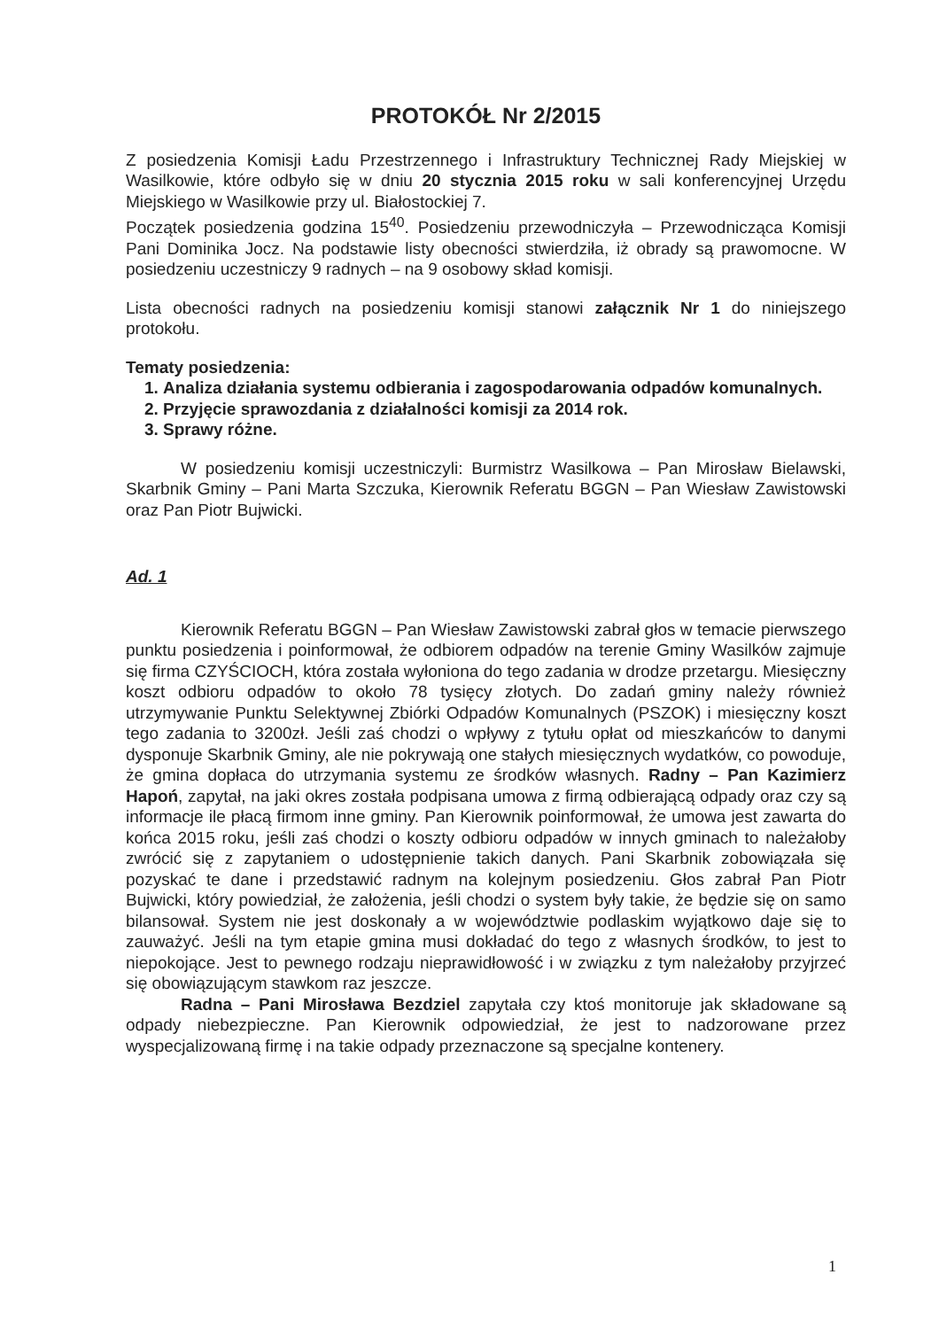PROTOKÓŁ Nr 2/2015
Z posiedzenia Komisji Ładu Przestrzennego i Infrastruktury Technicznej Rady Miejskiej w Wasilkowie, które odbyło się w dniu 20 stycznia 2015 roku w sali konferencyjnej Urzędu Miejskiego w Wasilkowie przy ul. Białostockiej 7.
Początek posiedzenia godzina 15<sup>40</sup>. Posiedzeniu przewodniczyła – Przewodnicząca Komisji Pani Dominika Jocz. Na podstawie listy obecności stwierdziła, iż obrady są prawomocne. W posiedzeniu uczestniczy 9 radnych – na 9 osobowy skład komisji.
Lista obecności radnych na posiedzeniu komisji stanowi załącznik Nr 1 do niniejszego protokołu.
Tematy posiedzenia:
1. Analiza działania systemu odbierania i zagospodarowania odpadów komunalnych.
2. Przyjęcie sprawozdania z działalności komisji za 2014 rok.
3. Sprawy różne.
W posiedzeniu komisji uczestniczyli: Burmistrz Wasilkowa – Pan Mirosław Bielawski, Skarbnik Gminy – Pani Marta Szczuka, Kierownik Referatu BGGN – Pan Wiesław Zawistowski oraz Pan Piotr Bujwicki.
Ad. 1
Kierownik Referatu BGGN – Pan Wiesław Zawistowski zabrał głos w temacie pierwszego punktu posiedzenia i poinformował, że odbiorem odpadów na terenie Gminy Wasilków zajmuje się firma CZYŚCIOCH, która została wyłoniona do tego zadania w drodze przetargu. Miesięczny koszt odbioru odpadów to około 78 tysięcy złotych. Do zadań gminy należy również utrzymywanie Punktu Selektywnej Zbiórki Odpadów Komunalnych (PSZOK) i miesięczny koszt tego zadania to 3200zł. Jeśli zaś chodzi o wpływy z tytułu opłat od mieszkańców to danymi dysponuje Skarbnik Gminy, ale nie pokrywają one stałych miesięcznych wydatków, co powoduje, że gmina dopłaca do utrzymania systemu ze środków własnych. Radny – Pan Kazimierz Hapoń, zapytał, na jaki okres została podpisana umowa z firmą odbierającą odpady oraz czy są informacje ile płacą firmom inne gminy. Pan Kierownik poinformował, że umowa jest zawarta do końca 2015 roku, jeśli zaś chodzi o koszty odbioru odpadów w innych gminach to należałoby zwrócić się z zapytaniem o udostępnienie takich danych. Pani Skarbnik zobowiązała się pozyskać te dane i przedstawić radnym na kolejnym posiedzeniu. Głos zabrał Pan Piotr Bujwicki, który powiedział, że założenia, jeśli chodzi o system były takie, że będzie się on samo bilansował. System nie jest doskonały a w województwie podlaskim wyjątkowo daje się to zauważyć. Jeśli na tym etapie gmina musi dokładać do tego z własnych środków, to jest to niepokojące. Jest to pewnego rodzaju nieprawidłowość i w związku z tym należałoby przyjrzeć się obowiązującym stawkom raz jeszcze.
Radna – Pani Mirosława Bezdziel zapytała czy ktoś monitoruje jak składowane są odpady niebezpieczne. Pan Kierownik odpowiedział, że jest to nadzorowane przez wyspecjalizowaną firmę i na takie odpady przeznaczone są specjalne kontenery.
1